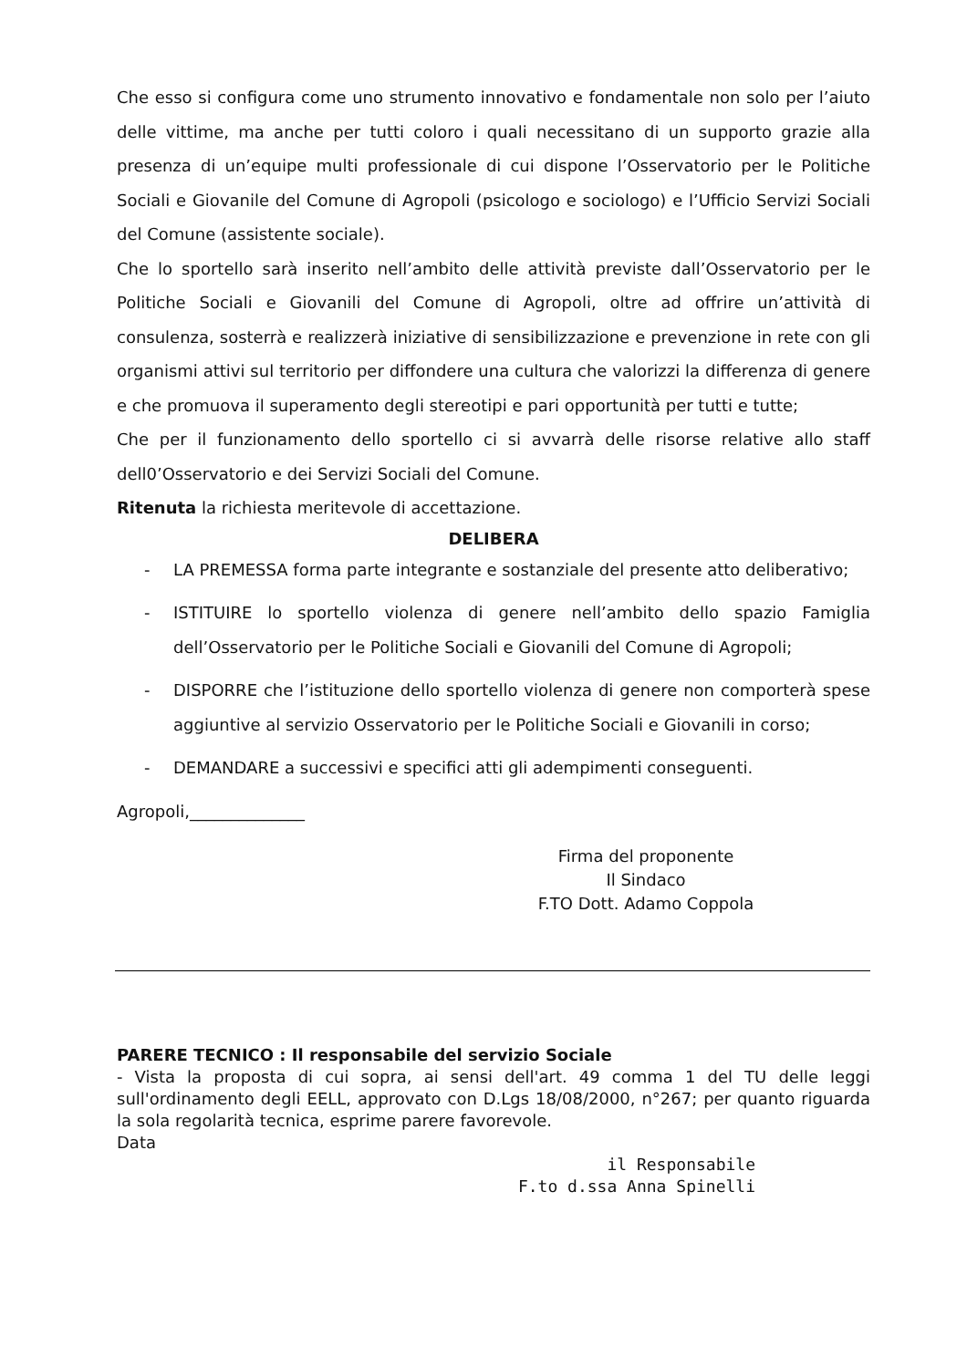Che esso si configura come uno strumento innovativo e fondamentale non solo per l’aiuto delle vittime, ma anche per tutti coloro i quali necessitano di un supporto grazie alla presenza di un’equipe multi professionale di cui dispone l’Osservatorio per le Politiche Sociali e Giovanile del Comune di Agropoli (psicologo e sociologo) e l’Ufficio Servizi Sociali del Comune (assistente sociale).
Che lo sportello sarà inserito nell’ambito delle attività previste dall’Osservatorio per le Politiche Sociali e Giovanili del Comune di Agropoli, oltre ad offrire un’attività di consulenza, sosterrà e realizzerà iniziative di sensibilizzazione e prevenzione in rete con gli organismi attivi sul territorio per diffondere una cultura che valorizzi la differenza di genere e che promuova il superamento degli stereotipi e pari opportunità per tutti e tutte;
Che per il funzionamento dello sportello ci si avvarrà delle risorse relative allo staff dell0’Osservatorio e dei Servizi Sociali del Comune.
Ritenuta la richiesta meritevole di accettazione.
DELIBERA
- LA PREMESSA forma parte integrante e sostanziale del presente atto deliberativo;
- ISTITUIRE lo sportello violenza di genere nell’ambito dello spazio Famiglia dell’Osservatorio per le Politiche Sociali e Giovanili del Comune di Agropoli;
- DISPORRE che l’istituzione dello sportello violenza di genere non comporterà spese aggiuntive al servizio Osservatorio per le Politiche Sociali e Giovanili in corso;
- DEMANDARE a successivi e specifici atti gli adempimenti conseguenti.
Agropoli,______________
Firma del proponente
Il Sindaco
F.TO Dott. Adamo Coppola
PARERE TECNICO : Il responsabile del servizio Sociale
- Vista la proposta di cui sopra, ai sensi dell'art. 49 comma 1 del TU delle leggi sull'ordinamento degli EELL, approvato con D.Lgs 18/08/2000, n°267; per quanto riguarda la sola regolarità tecnica, esprime parere favorevole.
Data
il Responsabile
F.to d.ssa Anna Spinelli